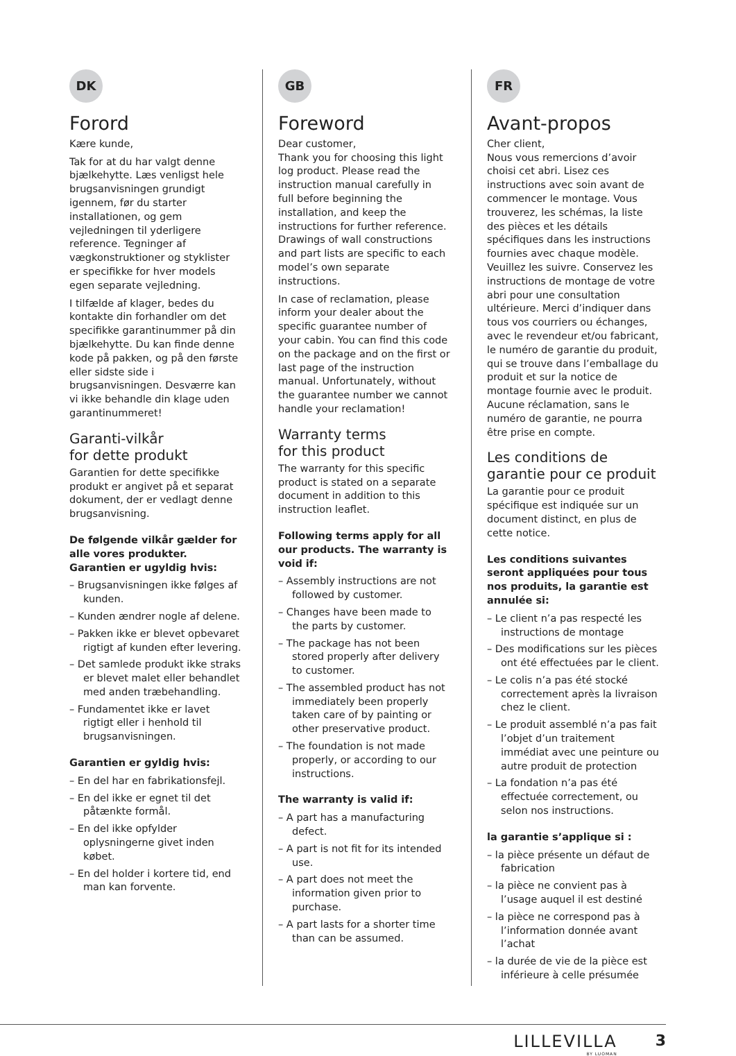DK
Forord
Kære kunde,
Tak for at du har valgt denne bjælkehytte. Læs venligst hele brugsanvisningen grundigt igennem, før du starter installationen, og gem vejledningen til yderligere reference. Tegninger af vægkonstruktioner og styklister er specifikke for hver models egen separate vejledning.
I tilfælde af klager, bedes du kontakte din forhandler om det specifikke garantinummer på din bjælkehytte. Du kan finde denne kode på pakken, og på den første eller sidste side i brugsanvisningen. Desværre kan vi ikke behandle din klage uden garantinummeret!
Garanti-vilkår
for dette produkt
Garantien for dette specifikke produkt er angivet på et separat dokument, der er vedlagt denne brugsanvisning.
De følgende vilkår gælder for alle vores produkter. Garantien er ugyldig hvis:
– Brugsanvisningen ikke følges af kunden.
– Kunden ændrer nogle af delene.
– Pakken ikke er blevet opbevaret rigtigt af kunden efter levering.
– Det samlede produkt ikke straks er blevet malet eller behandlet med anden træbehandling.
– Fundamentet ikke er lavet rigtigt eller i henhold til brugsanvisningen.
Garantien er gyldig hvis:
– En del har en fabrikationsfejl.
– En del ikke er egnet til det påtænkte formål.
– En del ikke opfylder oplysningerne givet inden købet.
– En del holder i kortere tid, end man kan forvente.
GB
Foreword
Dear customer,
Thank you for choosing this light log product. Please read the instruction manual carefully in full before beginning the installation, and keep the instructions for further reference. Drawings of wall constructions and part lists are specific to each model’s own separate instructions.
In case of reclamation, please inform your dealer about the specific guarantee number of your cabin. You can find this code on the package and on the first or last page of the instruction manual. Unfortunately, without the guarantee number we cannot handle your reclamation!
Warranty terms
for this product
The warranty for this specific product is stated on a separate document in addition to this instruction leaflet.
Following terms apply for all our products. The warranty is void if:
– Assembly instructions are not followed by customer.
– Changes have been made to the parts by customer.
– The package has not been stored properly after delivery to customer.
– The assembled product has not immediately been properly taken care of by painting or other preservative product.
– The foundation is not made properly, or according to our instructions.
The warranty is valid if:
– A part has a manufacturing defect.
– A part is not fit for its intended use.
– A part does not meet the information given prior to purchase.
– A part lasts for a shorter time than can be assumed.
FR
Avant-propos
Cher client,
Nous vous remercions d’avoir choisi cet abri. Lisez ces instructions avec soin avant de commencer le montage. Vous trouverez, les schémas, la liste des pièces et les détails spécifiques dans les instructions fournies avec chaque modèle. Veuillez les suivre. Conservez les instructions de montage de votre abri pour une consultation ultérieure. Merci d’indiquer dans tous vos courriers ou échanges, avec le revendeur et/ou fabricant, le numéro de garantie du produit, qui se trouve dans l’emballage du produit et sur la notice de montage fournie avec le produit. Aucune réclamation, sans le numéro de garantie, ne pourra être prise en compte.
Les conditions de garantie pour ce produit
La garantie pour ce produit spécifique est indiquée sur un document distinct, en plus de cette notice.
Les conditions suivantes seront appliquées pour tous nos produits, la garantie est annulée si:
– Le client n’a pas respecté les instructions de montage
– Des modifications sur les pièces ont été effectuées par le client.
– Le colis n’a pas été stocké correctement après la livraison chez le client.
– Le produit assemblé n’a pas fait l’objet d’un traitement immédiat avec une peinture ou autre produit de protection
– La fondation n’a pas été effectuée correctement, ou selon nos instructions.
la garantie s’applique si :
– la pièce présente un défaut de fabrication
– la pièce ne convient pas à l’usage auquel il est destiné
– la pièce ne correspond pas à l’information donnée avant l’achat
– la durée de vie de la pièce est inférieure à celle présumée
LILLEVILLA
BY LUOMAN
3